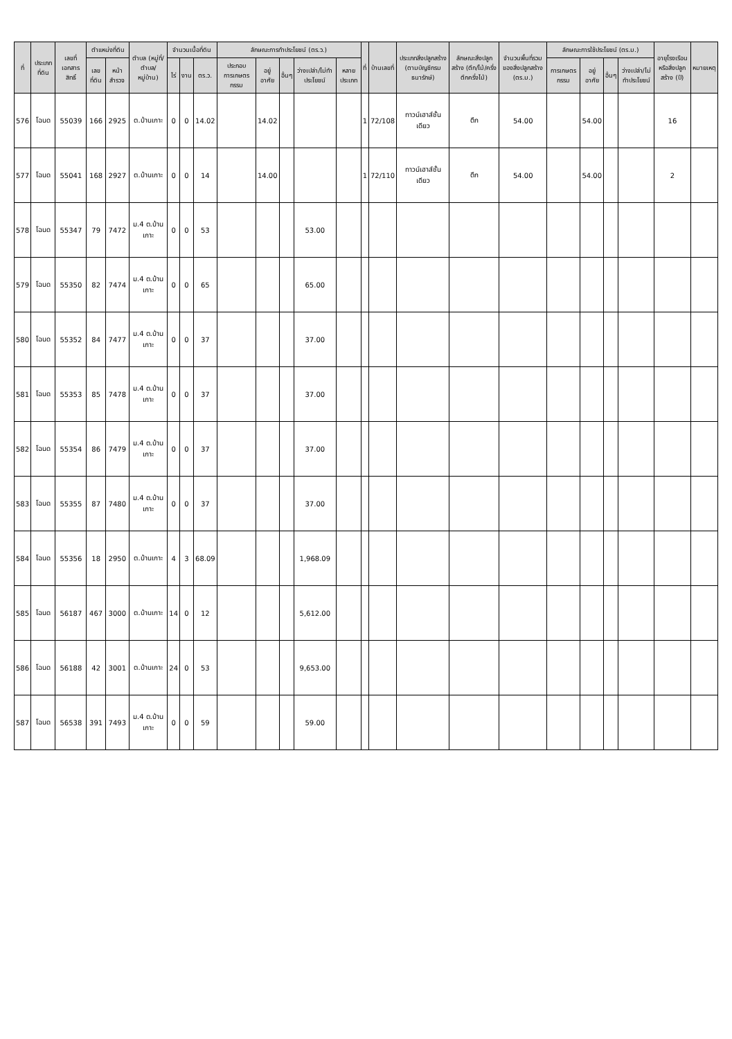| ที่ | ประเภทที่ดิน | เลขที่เอกสารสิทธิ์ | ตำแหน่งที่ดิน | | ตำบล (หมู่ที่/ตำบล/หมู่บ้าน) | จำนวนเนื้อที่ดิน | | | ลักษณะการทำประโยชน์ (ตร.ว.) | | | | | ที่ | บ้านเลขที่ | ประเภทสิ่งปลูกสร้าง (ตามบัญชีกรมธนารักษ์) | ลักษณะสิ่งปลูกสร้าง (ตึก/ไม้/ครึ่งตึกครึ่งไม้) | จำนวนพื้นที่รวมของสิ่งปลูกสร้าง (ตร.ม.) | ลักษณะการใช้ประโยชน์ (ตร.ม.) | | | | อายุโรงเรือนหรือสิ่งปลูกสร้าง (ปี) | หมายเหตุ |
| --- | --- | --- | --- | --- | --- | --- | --- | --- | --- | --- | --- | --- | --- | --- | --- | --- | --- | --- | --- | --- | --- | --- | --- | --- |
| | | | เลขที่ดิน | หน้าสำรวจ | | ไร่ | งาน | ตร.ว. | ประกอบการเกษตรกรรม | อยู่อาศัย | อื่นๆ | ว่างเปล่า/ไม่ทำประโยชน์ | หลายประเภท | | | | | | การเกษตรกรรม | อยู่อาศัย | อื่นๆ | ว่างเปล่า/ไม่ทำประโยชน์ | | |
| 576 | โฉนด | 55039 | 166 | 2925 | ต.บ้านเกาะ | 0 | 0 | 14.02 | | 14.02 | | | | 1 | 72/108 | ทาวน์เฮาส์ชั้นเดียว | ตึก | 54.00 | | 54.00 | | | 16 | |
| 577 | โฉนด | 55041 | 168 | 2927 | ต.บ้านเกาะ | 0 | 0 | 14 | | 14.00 | | | | 1 | 72/110 | ทาวน์เฮาส์ชั้นเดียว | ตึก | 54.00 | | 54.00 | | | 2 | |
| 578 | โฉนด | 55347 | 79 | 7472 | ม.4 ต.บ้านเกาะ | 0 | 0 | 53 | | | | 53.00 | | | | | | | | | | | | |
| 579 | โฉนด | 55350 | 82 | 7474 | ม.4 ต.บ้านเกาะ | 0 | 0 | 65 | | | | 65.00 | | | | | | | | | | | | |
| 580 | โฉนด | 55352 | 84 | 7477 | ม.4 ต.บ้านเกาะ | 0 | 0 | 37 | | | | 37.00 | | | | | | | | | | | | |
| 581 | โฉนด | 55353 | 85 | 7478 | ม.4 ต.บ้านเกาะ | 0 | 0 | 37 | | | | 37.00 | | | | | | | | | | | | |
| 582 | โฉนด | 55354 | 86 | 7479 | ม.4 ต.บ้านเกาะ | 0 | 0 | 37 | | | | 37.00 | | | | | | | | | | | | |
| 583 | โฉนด | 55355 | 87 | 7480 | ม.4 ต.บ้านเกาะ | 0 | 0 | 37 | | | | 37.00 | | | | | | | | | | | | |
| 584 | โฉนด | 55356 | 18 | 2950 | ต.บ้านเกาะ | 4 | 3 | 68.09 | | | | 1,968.09 | | | | | | | | | | | | |
| 585 | โฉนด | 56187 | 467 | 3000 | ต.บ้านเกาะ | 14 | 0 | 12 | | | | 5,612.00 | | | | | | | | | | | | |
| 586 | โฉนด | 56188 | 42 | 3001 | ต.บ้านเกาะ | 24 | 0 | 53 | | | | 9,653.00 | | | | | | | | | | | | |
| 587 | โฉนด | 56538 | 391 | 7493 | ม.4 ต.บ้านเกาะ | 0 | 0 | 59 | | | | 59.00 | | | | | | | | | | | | |